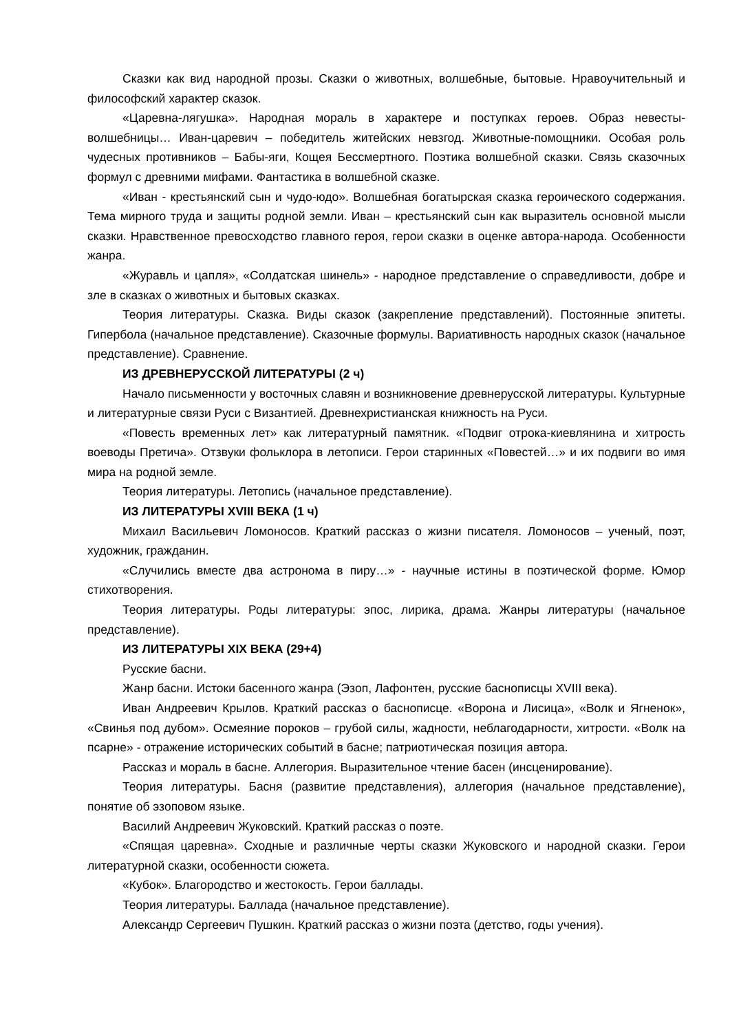Сказки как вид народной прозы. Сказки о животных, волшебные, бытовые. Нравоучительный и философский характер сказок.
«Царевна-лягушка». Народная мораль в характере и поступках героев. Образ невесты-волшебницы… Иван-царевич – победитель житейских невзгод. Животные-помощники. Особая роль чудесных противников – Бабы-яги, Кощея Бессмертного. Поэтика волшебной сказки. Связь сказочных формул с древними мифами. Фантастика в волшебной сказке.
«Иван - крестьянский сын и чудо-юдо». Волшебная богатырская сказка героического содержания. Тема мирного труда и защиты родной земли. Иван – крестьянский сын как выразитель основной мысли сказки. Нравственное превосходство главного героя, герои сказки в оценке автора-народа. Особенности жанра.
«Журавль и цапля», «Солдатская шинель» - народное представление о справедливости, добре и зле в сказках о животных и бытовых сказках.
Теория литературы. Сказка. Виды сказок (закрепление представлений). Постоянные эпитеты. Гипербола (начальное представление). Сказочные формулы. Вариативность народных сказок (начальное представление). Сравнение.
ИЗ ДРЕВНЕРУССКОЙ ЛИТЕРАТУРЫ (2 ч)
Начало письменности у восточных славян и возникновение древнерусской литературы. Культурные и литературные связи Руси с Византией. Древнехристианская книжность на Руси.
«Повесть временных лет» как литературный памятник. «Подвиг отрока-киевлянина и хитрость воеводы Претича». Отзвуки фольклора в летописи. Герои старинных «Повестей…» и их подвиги во имя мира на родной земле.
Теория литературы. Летопись (начальное представление).
ИЗ ЛИТЕРАТУРЫ XVIII ВЕКА (1 ч)
Михаил Васильевич Ломоносов. Краткий рассказ о жизни писателя. Ломоносов – ученый, поэт, художник, гражданин.
«Случились вместе два астронома в пиру…» - научные истины в поэтической форме. Юмор стихотворения.
Теория литературы. Роды литературы: эпос, лирика, драма. Жанры литературы (начальное представление).
ИЗ ЛИТЕРАТУРЫ XIX ВЕКА (29+4)
Русские басни.
Жанр басни. Истоки басенного жанра (Эзоп, Лафонтен, русские баснописцы XVIII века).
Иван Андреевич Крылов. Краткий рассказ о баснописце. «Ворона и Лисица», «Волк и Ягненок», «Свинья под дубом». Осмеяние пороков – грубой силы, жадности, неблагодарности, хитрости. «Волк на псарне» - отражение исторических событий в басне; патриотическая позиция автора.
Рассказ и мораль в басне. Аллегория. Выразительное чтение басен (инсценирование).
Теория литературы. Басня (развитие представления), аллегория (начальное представление), понятие об эзоповом языке.
Василий Андреевич Жуковский. Краткий рассказ о поэте.
«Спящая царевна». Сходные и различные черты сказки Жуковского и народной сказки. Герои литературной сказки, особенности сюжета.
«Кубок». Благородство и жестокость. Герои баллады.
Теория литературы. Баллада (начальное представление).
Александр Сергеевич Пушкин. Краткий рассказ о жизни поэта (детство, годы учения).